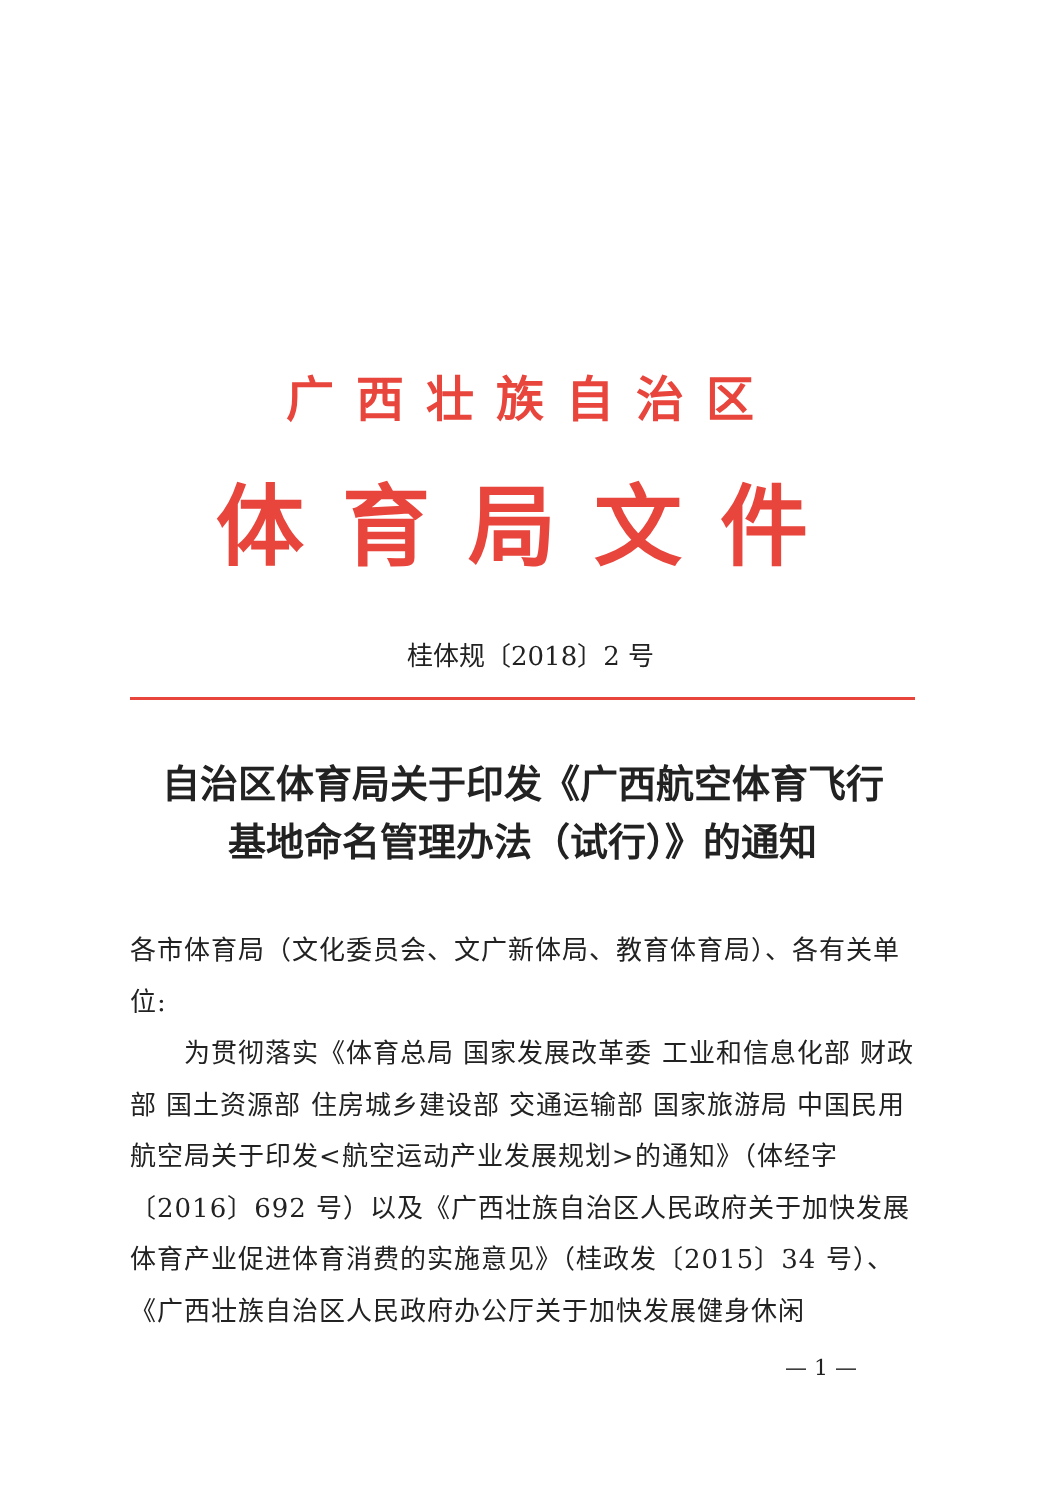广西壮族自治区
体育局文件
桂体规〔2018〕2 号
自治区体育局关于印发《广西航空体育飞行
基地命名管理办法（试行）》的通知
各市体育局（文化委员会、文广新体局、教育体育局）、各有关单位:
  为贯彻落实《体育总局 国家发展改革委 工业和信息化部 财政部 国土资源部 住房城乡建设部 交通运输部 国家旅游局 中国民用航空局关于印发<航空运动产业发展规划>的通知》（体经字〔2016〕692 号）以及《广西壮族自治区人民政府关于加快发展体育产业促进体育消费的实施意见》（桂政发〔2015〕34 号）、《广西壮族自治区人民政府办公厅关于加快发展健身休闲
— 1 —